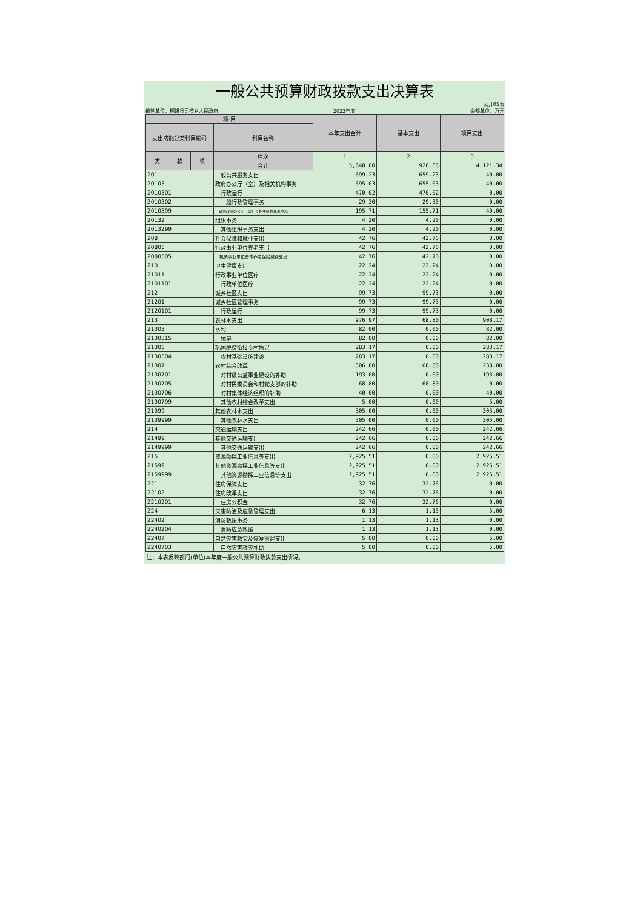一般公共预算财政拨款支出决算表
公开05表
编制单位：桐峰县司楼乡人民政府 2022年度 金额单位：万元
| 项 目 | | | | 本年支出合计 | 基本支出 | 项目支出 |
| --- | --- | --- | --- | --- | --- | --- |
| 支出功能分类科目编码 | | | 科目名称 | | | |
| 类 | 款 | 项 | 栏次 | 1 | 2 | 3 |
| | | | 合计 | 5,048.00 | 926.66 | 4,121.34 |
| 201 | | | 一般公共服务支出 | 699.23 | 659.23 | 40.00 |
| 20103 | | | 政府办公厅（室）及相关机构事务 | 695.03 | 655.03 | 40.00 |
| 2010301 | | | 行政运行 | 470.02 | 470.02 | 0.00 |
| 2010302 | | | 一般行政管理事务 | 29.30 | 29.30 | 0.00 |
| 2010399 | | | 其他政府办公厅（室）及相关机构事务支出 | 195.71 | 155.71 | 40.00 |
| 20132 | | | 组织事务 | 4.20 | 4.20 | 0.00 |
| 2013299 | | | 其他组织事务支出 | 4.20 | 4.20 | 0.00 |
| 208 | | | 社会保障和就业支出 | 42.76 | 42.76 | 0.00 |
| 20805 | | | 行政事业单位养老支出 | 42.76 | 42.76 | 0.00 |
| 2080505 | | | 机关事业单位基本养老保险缴费支出 | 42.76 | 42.76 | 0.00 |
| 210 | | | 卫生健康支出 | 22.24 | 22.24 | 0.00 |
| 21011 | | | 行政事业单位医疗 | 22.24 | 22.24 | 0.00 |
| 2101101 | | | 行政单位医疗 | 22.24 | 22.24 | 0.00 |
| 212 | | | 城乡社区支出 | 99.73 | 99.73 | 0.00 |
| 21201 | | | 城乡社区管理事务 | 99.73 | 99.73 | 0.00 |
| 2120101 | | | 行政运行 | 99.73 | 99.73 | 0.00 |
| 213 | | | 农林水支出 | 976.97 | 68.80 | 908.17 |
| 21303 | | | 水利 | 82.00 | 0.00 | 82.00 |
| 2130315 | | | 抗旱 | 82.00 | 0.00 | 82.00 |
| 21305 | | | 巩固脱贫衔接乡村振兴 | 283.17 | 0.00 | 283.17 |
| 2130504 | | | 农村基础设施建设 | 283.17 | 0.00 | 283.17 |
| 21307 | | | 农村综合改革 | 306.80 | 68.80 | 238.00 |
| 2130701 | | | 对村级公益事业建设的补助 | 193.00 | 0.00 | 193.00 |
| 2130705 | | | 对村民委员会和村党支部的补助 | 68.80 | 68.80 | 0.00 |
| 2130706 | | | 对村集体经济组织的补助 | 40.00 | 0.00 | 40.00 |
| 2130799 | | | 其他农村综合改革支出 | 5.00 | 0.00 | 5.00 |
| 21399 | | | 其他农林水支出 | 305.00 | 0.00 | 305.00 |
| 2139999 | | | 其他农林水支出 | 305.00 | 0.00 | 305.00 |
| 214 | | | 交通运输支出 | 242.66 | 0.00 | 242.66 |
| 21499 | | | 其他交通运输支出 | 242.66 | 0.00 | 242.66 |
| 2149999 | | | 其他交通运输支出 | 242.66 | 0.00 | 242.66 |
| 215 | | | 资源勘探工业信息等支出 | 2,925.51 | 0.00 | 2,925.51 |
| 21599 | | | 其他资源勘探工业信息等支出 | 2,925.51 | 0.00 | 2,925.51 |
| 2159999 | | | 其他资源勘探工业信息等支出 | 2,925.51 | 0.00 | 2,925.51 |
| 221 | | | 住房保障支出 | 32.76 | 32.76 | 0.00 |
| 22102 | | | 住房改革支出 | 32.76 | 32.76 | 0.00 |
| 2210201 | | | 住房公积金 | 32.76 | 32.76 | 0.00 |
| 224 | | | 灾害防治及应急管理支出 | 6.13 | 1.13 | 5.00 |
| 22402 | | | 消防救援事务 | 1.13 | 1.13 | 0.00 |
| 2240204 | | | 消防应急救援 | 1.13 | 1.13 | 0.00 |
| 22407 | | | 自然灾害救灾及恢复重建支出 | 5.00 | 0.00 | 5.00 |
| 2240703 | | | 自然灾害救灾补助 | 5.00 | 0.00 | 5.00 |
注：本表反映部门(单位)本年度一般公共预算财政拨款支出情况。